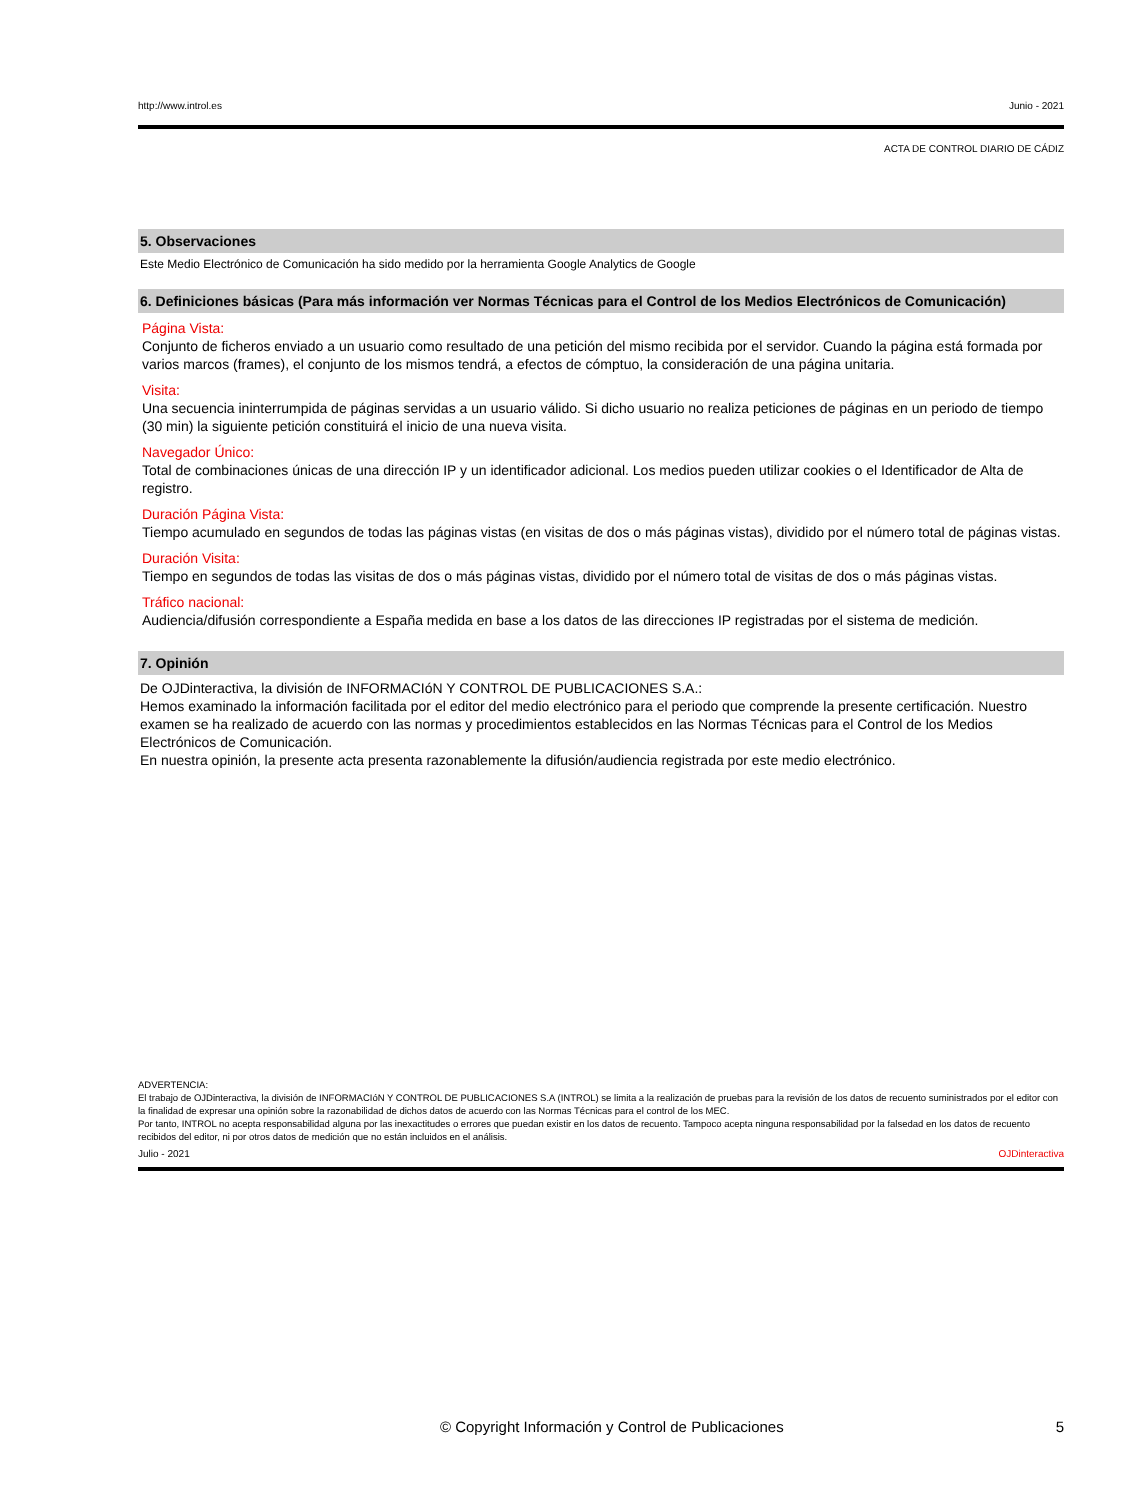http://www.introl.es Junio - 2021
ACTA DE CONTROL DIARIO DE CÁDIZ
5. Observaciones
Este Medio Electrónico de Comunicación ha sido medido por la herramienta Google Analytics de Google
6. Definiciones básicas (Para más información ver Normas Técnicas para el Control de los Medios Electrónicos de Comunicación)
Página Vista:
Conjunto de ficheros enviado a un usuario como resultado de una petición del mismo recibida por el servidor. Cuando la página está formada por varios marcos (frames), el conjunto de los mismos tendrá, a efectos de cómptuo, la consideración de una página unitaria.
Visita:
Una secuencia ininterrumpida de páginas servidas a un usuario válido. Si dicho usuario no realiza peticiones de páginas en un periodo de tiempo (30 min) la siguiente petición constituirá el inicio de una nueva visita.
Navegador Único:
Total de combinaciones únicas de una dirección IP y un identificador adicional. Los medios pueden utilizar cookies o el Identificador de Alta de registro.
Duración Página Vista:
Tiempo acumulado en segundos de todas las páginas vistas (en visitas de dos o más páginas vistas), dividido por el número total de páginas vistas.
Duración Visita:
Tiempo en segundos de todas las visitas de dos o más páginas vistas, dividido por el número total de visitas de dos o más páginas vistas.
Tráfico nacional:
Audiencia/difusión correspondiente a España medida en base a los datos de las direcciones IP registradas por el sistema de medición.
7. Opinión
De OJDinteractiva, la división de INFORMACIóN Y CONTROL DE PUBLICACIONES S.A.:
Hemos examinado la información facilitada por el editor del medio electrónico para el periodo que comprende la presente certificación. Nuestro examen se ha realizado de acuerdo con las normas y procedimientos establecidos en las Normas Técnicas para el Control de los Medios Electrónicos de Comunicación.
En nuestra opinión, la presente acta presenta razonablemente la difusión/audiencia registrada por este medio electrónico.
ADVERTENCIA:
El trabajo de OJDinteractiva, la división de INFORMACIóN Y CONTROL DE PUBLICACIONES S.A (INTROL) se limita a la realización de pruebas para la revisión de los datos de recuento suministrados por el editor con la finalidad de expresar una opinión sobre la razonabilidad de dichos datos de acuerdo con las Normas Técnicas para el control de los MEC.
Por tanto, INTROL no acepta responsabilidad alguna por las inexactitudes o errores que puedan existir en los datos de recuento. Tampoco acepta ninguna responsabilidad por la falsedad en los datos de recuento recibidos del editor, ni por otros datos de medición que no están incluidos en el análisis.
Julio - 2021 OJDinteractiva
© Copyright Información y Control de Publicaciones 5